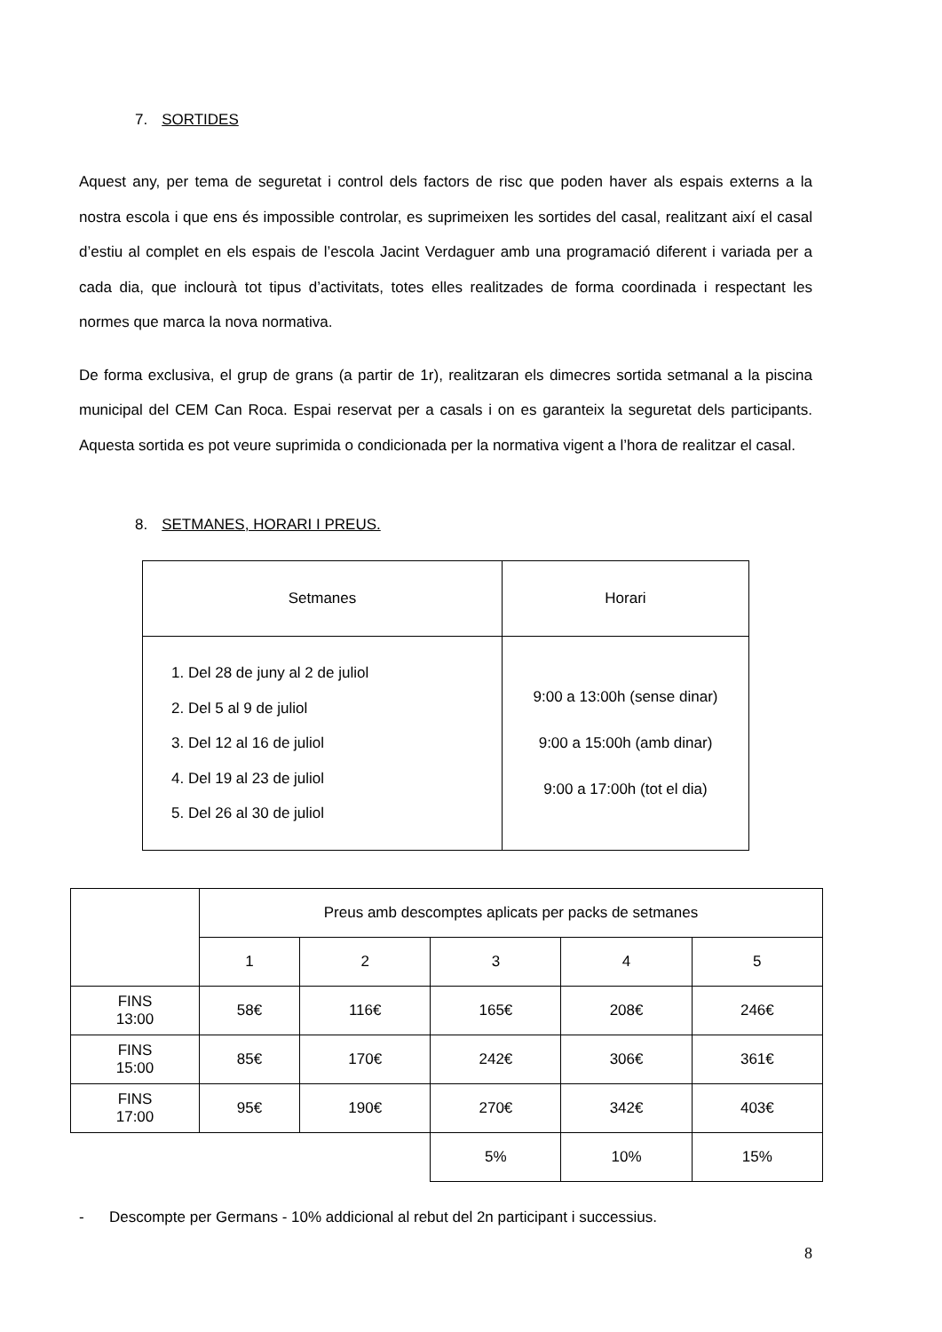7. SORTIDES
Aquest any, per tema de seguretat i control dels factors de risc que poden haver als espais externs a la nostra escola i que ens és impossible controlar, es suprimeixen les sortides del casal, realitzant així el casal d’estiu al complet en els espais de l’escola Jacint Verdaguer amb una programació diferent i variada per a cada dia, que inclourà tot tipus d’activitats, totes elles realitzades de forma coordinada i respectant les normes que marca la nova normativa.
De forma exclusiva, el grup de grans (a partir de 1r), realitzaran els dimecres sortida setmanal a la piscina municipal del CEM Can Roca. Espai reservat per a casals i on es garanteix la seguretat dels participants. Aquesta sortida es pot veure suprimida o condicionada per la normativa vigent a l’hora de realitzar el casal.
8. SETMANES, HORARI I PREUS.
| Setmanes | Horari |
| --- | --- |
| 1. Del 28 de juny al 2 de juliol 2. Del 5 al 9 de juliol 3. Del 12 al 16 de juliol 4. Del 19 al 23 de juliol 5. Del 26 al 30 de juliol | 9:00 a 13:00h (sense dinar) 9:00 a 15:00h (amb dinar) 9:00 a 17:00h (tot el dia) |
| | Preus amb descomptes aplicats per packs de setmanes | | | | |
| | 1 | 2 | 3 | 4 | 5 |
| FINS 13:00 | 58€ | 116€ | 165€ | 208€ | 246€ |
| FINS 15:00 | 85€ | 170€ | 242€ | 306€ | 361€ |
| FINS 17:00 | 95€ | 190€ | 270€ | 342€ | 403€ |
| | | | 5% | 10% | 15% |
- Descompte per Germans - 10% addicional al rebut del 2n participant i successius.
8